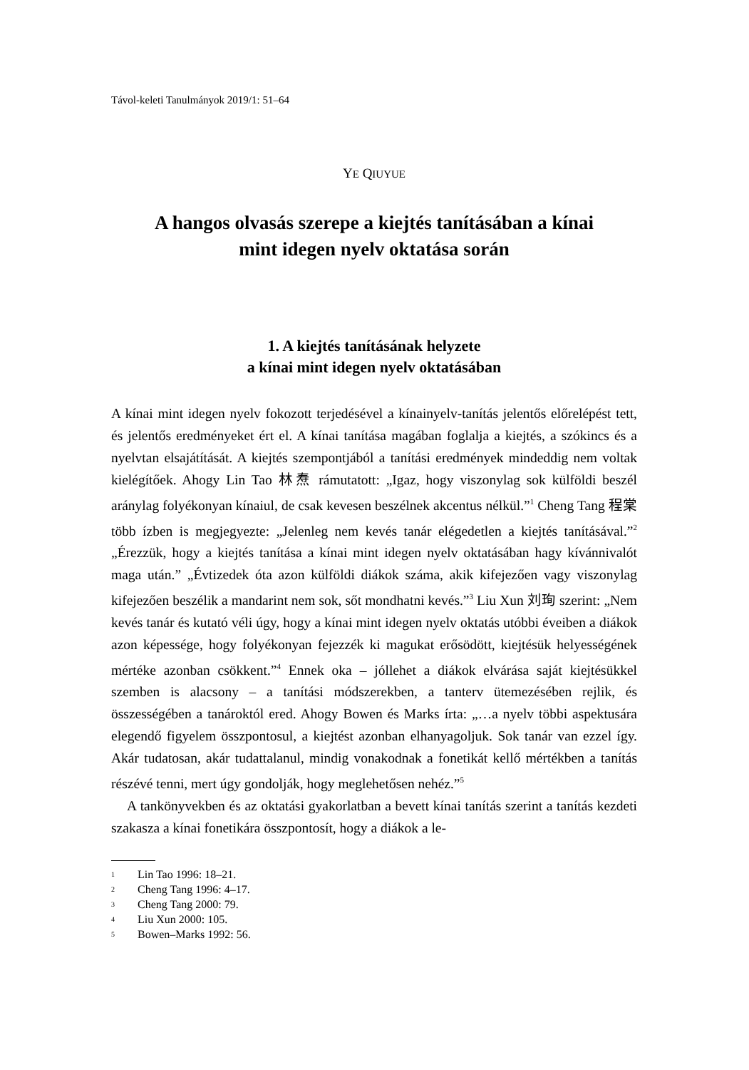Távol-keleti Tanulmányok 2019/1: 51–64
YE QIUYUE
A hangos olvasás szerepe a kiejtés tanításában a kínai
mint idegen nyelv oktatása során
1. A kiejtés tanításának helyzete
a kínai mint idegen nyelv oktatásában
A kínai mint idegen nyelv fokozott terjedésével a kínainyelv-tanítás jelentős előrelépést tett, és jelentős eredményeket ért el. A kínai tanítása magában foglalja a kiejtés, a szókincs és a nyelvtan elsajátítását. A kiejtés szempontjából a tanítási eredmények mindeddig nem voltak kielégítőek. Ahogy Lin Tao 林焘 rámutatott: „Igaz, hogy viszonylag sok külföldi beszél aránylag folyékonyan kínaiul, de csak kevesen beszélnek akcentus nélkül.”<sup>1</sup> Cheng Tang 程棠 több ízben is megjegyezte: „Jelenleg nem kevés tanár elégedetlen a kiejtés tanításával.”<sup>2</sup> „Érezzük, hogy a kiejtés tanítása a kínai mint idegen nyelv oktatásában hagy kívánnivalót maga után.” „Évtizedek óta azon külföldi diákok száma, akik kifejezően vagy viszonylag kifejezően beszélik a mandarint nem sok, sőt mondhatni kevés.”<sup>3</sup> Liu Xun 刘珣 szerint: „Nem kevés tanár és kutató véli úgy, hogy a kínai mint idegen nyelv oktatás utóbbi éveiben a diákok azon képessége, hogy folyékonyan fejezzék ki magukat erősödött, kiejtésük helyességének mértéke azonban csökkent.”<sup>4</sup> Ennek oka – jóllehet a diákok elvárása saját kiejtésükkel szemben is alacsony – a tanítási módszerekben, a tanterv ütemezésében rejlik, és összességében a tanároktól ered. Ahogy Bowen és Marks írta: „…a nyelv többi aspektusára elegendő figyelem összpontosul, a kiejtést azonban elhanyagoljuk. Sok tanár van ezzel így. Akár tudatosan, akár tudattalanul, mindig vonakodnak a fonetikát kellő mértékben a tanítás részévé tenni, mert úgy gondolják, hogy meglehetősen nehéz.”<sup>5</sup>
A tankönyvekben és az oktatási gyakorlatban a bevett kínai tanítás szerint a tanítás kezdeti szakasza a kínai fonetikára összpontosít, hogy a diákok a le-
<sup>1</sup> Lin Tao 1996: 18–21.
<sup>2</sup> Cheng Tang 1996: 4–17.
<sup>3</sup> Cheng Tang 2000: 79.
<sup>4</sup> Liu Xun 2000: 105.
<sup>5</sup> Bowen–Marks 1992: 56.